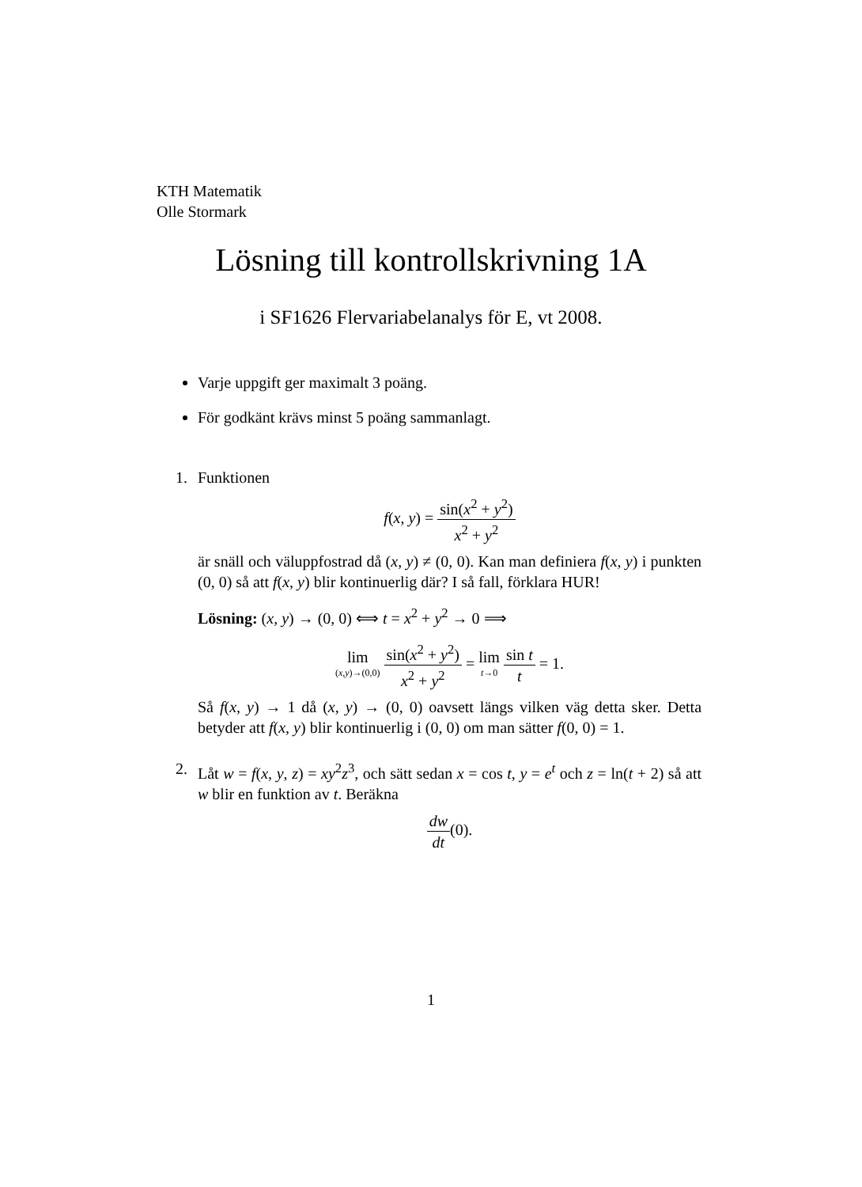KTH Matematik
Olle Stormark
Lösning till kontrollskrivning 1A
i SF1626 Flervariabelanalys för E, vt 2008.
Varje uppgift ger maximalt 3 poäng.
För godkänt krävs minst 5 poäng sammanlagt.
1. Funktionen
f(x, y) = sin(x<sup>2</sup> + y<sup>2</sup>) x<sup>2</sup> + y<sup>2</sup>
är snäll och väluppfostrad då (x, y) ≠ (0, 0). Kan man definiera f(x, y) i punkten (0, 0) så att f(x, y) blir kontinuerlig där? I så fall, förklara HUR!
Lösning: (x, y) → (0, 0) ⟺ t = x<sup>2</sup> + y<sup>2</sup> → 0 ⟹
lim (x,y)→(0,0) sin(x<sup>2</sup> + y<sup>2</sup>) x<sup>2</sup> + y<sup>2</sup> = lim t→0 sin t t = 1.
Så f(x, y) → 1 då (x, y) → (0, 0) oavsett längs vilken väg detta sker. Detta betyder att f(x, y) blir kontinuerlig i (0, 0) om man sätter f(0, 0) = 1.
2. Låt w = f(x, y, z) = xy<sup>2</sup>z<sup>3</sup>, och sätt sedan x = cos t, y = e<sup>t</sup> och z = ln(t + 2) så att w blir en funktion av t. Beräkna
dw dt(0).
1